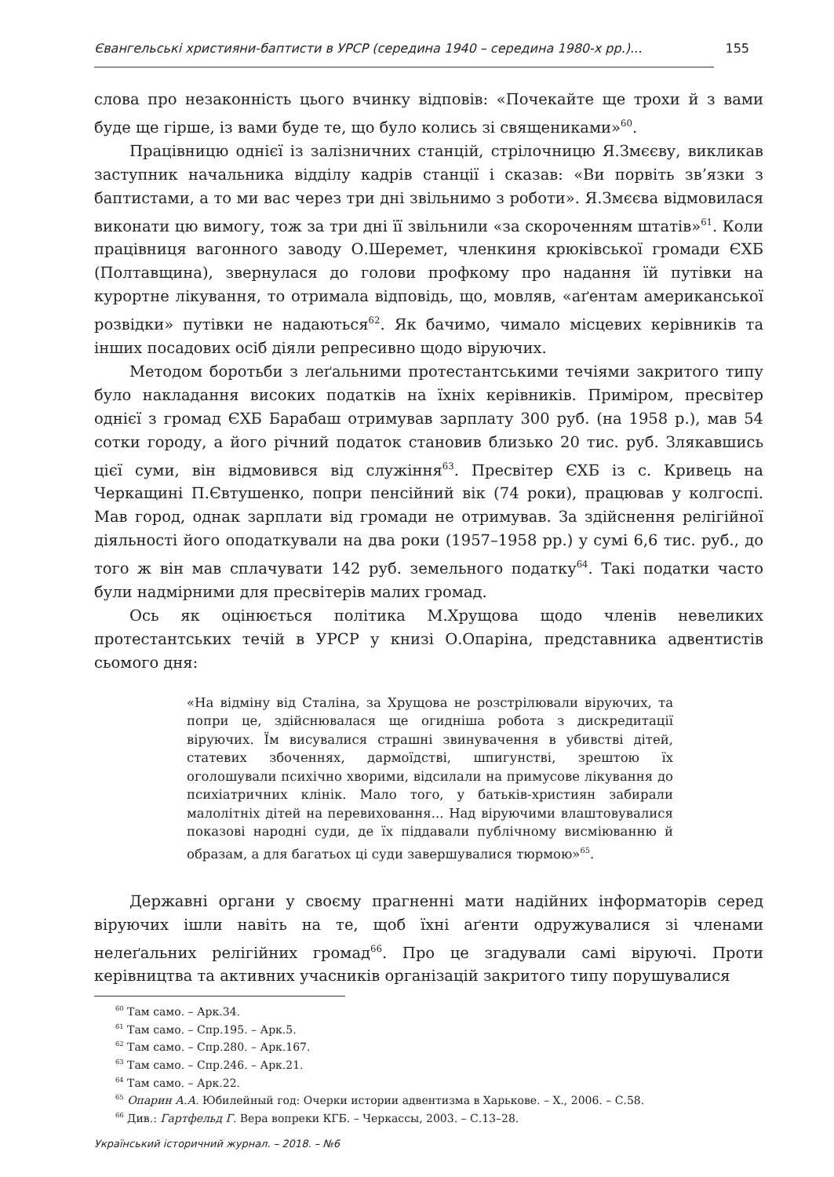Євангельські християни-баптисти в УРСР (середина 1940 – середина 1980-х рр.)... 155
слова про незаконність цього вчинку відповів: «Почекайте ще трохи й з вами буде ще гірше, із вами буде те, що було колись зі священиками»<sup>60</sup>.
Працівницю однієї із залізничних станцій, стрілочницю Я.Змєєву, викликав заступник начальника відділу кадрів станції і сказав: «Ви порвіть зв’язки з баптистами, а то ми вас через три дні звільнимо з роботи». Я.Змєєва відмовилася виконати цю вимогу, тож за три дні її звільнили «за скороченням штатів»<sup>61</sup>. Коли працівниця вагонного заводу О.Шеремет, членкиня крюківської громади ЄХБ (Полтавщина), звернулася до голови профкому про надання їй путівки на курортне лікування, то отримала відповідь, що, мовляв, «аґентам американської розвідки» путівки не надаються<sup>62</sup>. Як бачимо, чимало місцевих керівників та інших посадових осіб діяли репресивно щодо віруючих.
Методом боротьби з леґальними протестантськими течіями закритого типу було накладання високих податків на їхніх керівників. Приміром, пресвітер однієї з громад ЄХБ Барабаш отримував зарплату 300 руб. (на 1958 р.), мав 54 сотки городу, а його річний податок становив близько 20 тис. руб. Злякавшись цієї суми, він відмовився від служіння<sup>63</sup>. Пресвітер ЄХБ із с. Кривець на Черкащині П.Євтушенко, попри пенсійний вік (74 роки), працював у колгоспі. Мав город, однак зарплати від громади не отримував. За здійснення релігійної діяльності його оподаткували на два роки (1957–1958 рр.) у сумі 6,6 тис. руб., до того ж він мав сплачувати 142 руб. земельного податку<sup>64</sup>. Такі податки часто були надмірними для пресвітерів малих громад.
Ось як оцінюється політика М.Хрущова щодо членів невеликих протестантських течій в УРСР у книзі О.Опаріна, представника адвентистів сьомого дня:
«На відміну від Сталіна, за Хрущова не розстрілювали віруючих, та попри це, здійснювалася ще огидніша робота з дискредитації віруючих. Їм висувалися страшні звинувачення в убивстві дітей, статевих збоченнях, дармоїдстві, шпигунстві, зрештою їх оголошували психічно хворими, відсилали на примусове лікування до психіатричних клінік. Мало того, у батьків-християн забирали малолітніх дітей на перевиховання... Над віруючими влаштовувалися показові народні суди, де їх піддавали публічному висміюванню й образам, а для багатьох ці суди завершувалися тюрмою»<sup>65</sup>.
Державні органи у своєму прагненні мати надійних інформаторів серед віруючих ішли навіть на те, щоб їхні аґенти одружувалися зі членами нелеґальних релігійних громад<sup>66</sup>. Про це згадували самі віруючі. Проти керівництва та активних учасників організацій закритого типу порушувалися
<sup>60</sup> Там само. – Арк.34.
<sup>61</sup> Там само. – Спр.195. – Арк.5.
<sup>62</sup> Там само. – Спр.280. – Арк.167.
<sup>63</sup> Там само. – Спр.246. – Арк.21.
<sup>64</sup> Там само. – Арк.22.
<sup>65</sup> Опарин А.А. Юбилейный год: Очерки истории адвентизма в Харькове. – Х., 2006. – С.58.
<sup>66</sup> Див.: Гартфельд Г. Вера вопреки КГБ. – Черкассы, 2003. – С.13–28.
Український історичний журнал. – 2018. – №6